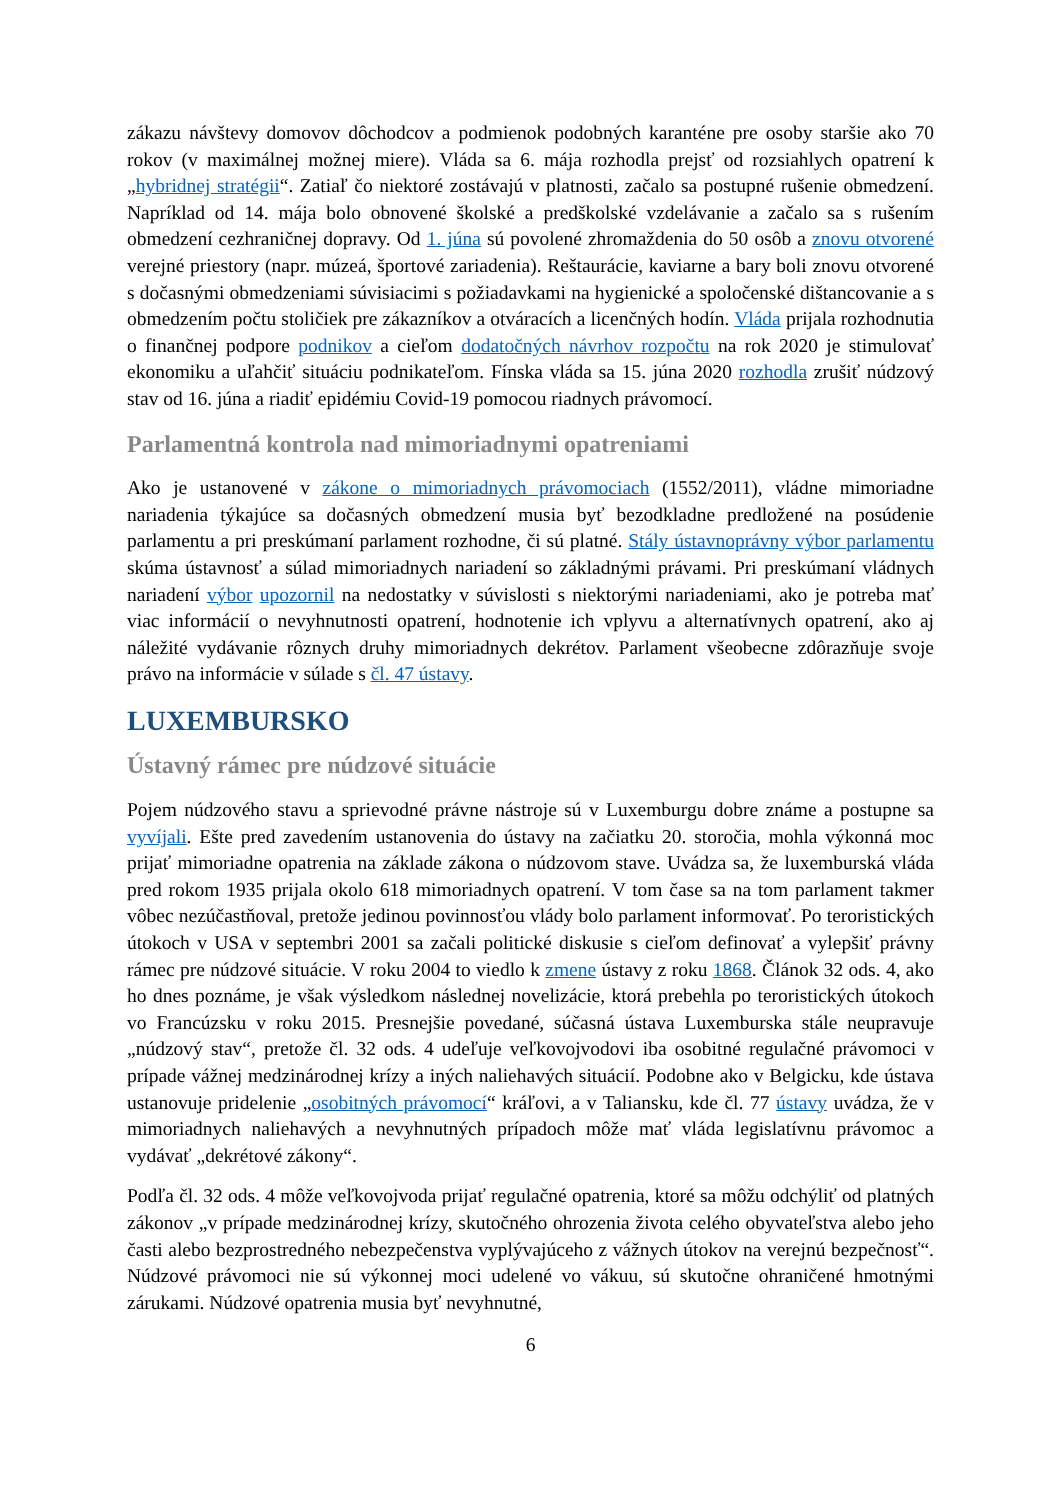zákazu návštevy domovov dôchodcov a podmienok podobných karanténe pre osoby staršie ako 70 rokov (v maximálnej možnej miere). Vláda sa 6. mája rozhodla prejsť od rozsiahlych opatrení k „hybridnej stratégii“. Zatiaľ čo niektoré zostávajú v platnosti, začalo sa postupné rušenie obmedzení. Napríklad od 14. mája bolo obnovené školské a predškolské vzdelávanie a začalo sa s rušením obmedzení cezhraničnej dopravy. Od 1. júna sú povolené zhromaždenia do 50 osôb a znovu otvorené verejné priestory (napr. múzeá, športové zariadenia). Reštaurácie, kaviarne a bary boli znovu otvorené s dočasnými obmedzeniami súvisiacimi s požiadavkami na hygienické a spoločenské dištancovanie a s obmedzením počtu stoličiek pre zákazníkov a otváracích a licenčných hodín. Vláda prijala rozhodnutia o finančnej podpore podnikov a cieľom dodatočných návrhov rozpočtu na rok 2020 je stimulovať ekonomiku a uľahčiť situáciu podnikateľom. Fínska vláda sa 15. júna 2020 rozhodla zrušiť núdzový stav od 16. júna a riadiť epidémiu Covid-19 pomocou riadnych právomocí.
Parlamentná kontrola nad mimoriadnymi opatreniami
Ako je ustanovené v zákone o mimoriadnych právomociach (1552/2011), vládne mimoriadne nariadenia týkajúce sa dočasných obmedzení musia byť bezodkladne predložené na posúdenie parlamentu a pri preskúmaní parlament rozhodne, či sú platné. Stály ústavnoprávny výbor parlamentu skúma ústavnosť a súlad mimoriadnych nariadení so základnými právami. Pri preskúmaní vládnych nariadení výbor upozornil na nedostatky v súvislosti s niektorými nariadeniami, ako je potreba mať viac informácií o nevyhnutnosti opatrení, hodnotenie ich vplyvu a alternatívnych opatrení, ako aj náležité vydávanie rôznych druhy mimoriadnych dekrétov. Parlament všeobecne zdôrazňuje svoje právo na informácie v súlade s čl. 47 ústavy.
LUXEMBURSKO
Ústavný rámec pre núdzové situácie
Pojem núdzového stavu a sprievodné právne nástroje sú v Luxemburgu dobre známe a postupne sa vyvíjali. Ešte pred zavedením ustanovenia do ústavy na začiatku 20. storočia, mohla výkonná moc prijať mimoriadne opatrenia na základe zákona o núdzovom stave. Uvádza sa, že luxemburská vláda pred rokom 1935 prijala okolo 618 mimoriadnych opatrení. V tom čase sa na tom parlament takmer vôbec nezúčastňoval, pretože jedinou povinnosťou vlády bolo parlament informovať. Po teroristických útokoch v USA v septembri 2001 sa začali politické diskusie s cieľom definovať a vylepšiť právny rámec pre núdzové situácie. V roku 2004 to viedlo k zmene ústavy z roku 1868. Článok 32 ods. 4, ako ho dnes poznáme, je však výsledkom následnej novelizácie, ktorá prebehla po teroristických útokoch vo Francúzsku v roku 2015. Presnejšie povedané, súčasná ústava Luxemburska stále neupravuje „núdzový stav“, pretože čl. 32 ods. 4 udeľuje veľkovojvodovi iba osobitné regulačné právomoci v prípade vážnej medzinárodnej krízy a iných naliehavých situácií. Podobne ako v Belgicku, kde ústava ustanovuje pridelenie „osobitných právomocí“ kráľovi, a v Taliansku, kde čl. 77 ústavy uvádza, že v mimoriadnych naliehavých a nevyhnutných prípadoch môže mať vláda legislatívnu právomoc a vydávať „dekrétové zákony“.
Podľa čl. 32 ods. 4 môže veľkovojvoda prijať regulačné opatrenia, ktoré sa môžu odchýliť od platných zákonov „v prípade medzinárodnej krízy, skutočného ohrozenia života celého obyvateľstva alebo jeho časti alebo bezprostredného nebezpečenstva vyplývajúceho z vážnych útokov na verejnú bezpečnosť“. Núdzové právomoci nie sú výkonnej moci udelené vo vákuu, sú skutočne ohraničené hmotnými zárukami. Núdzové opatrenia musia byť nevyhnutné,
6